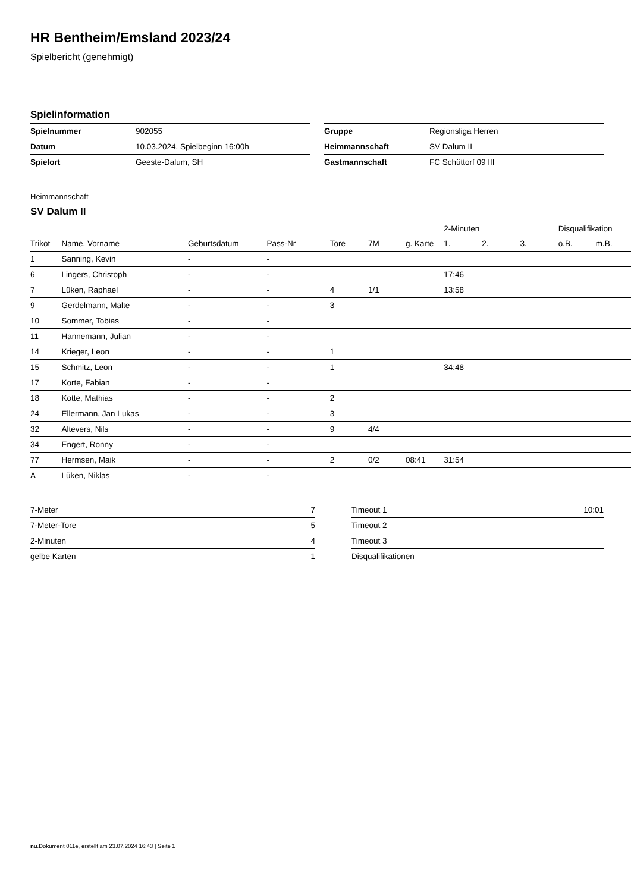HR Bentheim/Emsland 2023/24
Spielbericht (genehmigt)
Spielinformation
| Spielnummer | 902055 |
| Datum | 10.03.2024, Spielbeginn 16:00h |
| Spielort | Geeste-Dalum, SH |
| Gruppe | Regionsliga Herren |
| Heimmannschaft | SV Dalum II |
| Gastmannschaft | FC Schüttorf 09 III |
Heimmannschaft
SV Dalum II
| | | | | | | | 2-Minuten | | | Disqualifikation | |
| --- | --- | --- | --- | --- | --- | --- | --- | --- | --- | --- | --- |
| Trikot | Name, Vorname | Geburtsdatum | Pass-Nr | Tore | 7M | g. Karte | 1. | 2. | 3. | o.B. | m.B. |
| 1 | Sanning, Kevin | - | - | | | | | | | | |
| 6 | Lingers, Christoph | - | - | | | | 17:46 | | | | |
| 7 | Lüken, Raphael | - | - | 4 | 1/1 | | 13:58 | | | | |
| 9 | Gerdelmann, Malte | - | - | 3 | | | | | | | |
| 10 | Sommer, Tobias | - | - | | | | | | | | |
| 11 | Hannemann, Julian | - | - | | | | | | | | |
| 14 | Krieger, Leon | - | - | 1 | | | | | | | |
| 15 | Schmitz, Leon | - | - | 1 | | | 34:48 | | | | |
| 17 | Korte, Fabian | - | - | | | | | | | | |
| 18 | Kotte, Mathias | - | - | 2 | | | | | | | |
| 24 | Ellermann, Jan Lukas | - | - | 3 | | | | | | | |
| 32 | Altevers, Nils | - | - | 9 | 4/4 | | | | | | |
| 34 | Engert, Ronny | - | - | | | | | | | | |
| 77 | Hermsen, Maik | - | - | 2 | 0/2 | 08:41 | 31:54 | | | | |
| A | Lüken, Niklas | - | - | | | | | | | | |
| 7-Meter | 7 |
| 7-Meter-Tore | 5 |
| 2-Minuten | 4 |
| gelbe Karten | 1 |
| Timeout 1 | 10:01 |
| Timeout 2 | |
| Timeout 3 | |
| Disqualifikationen | |
nu.Dokument 011e, erstellt am 23.07.2024 16:43 | Seite 1